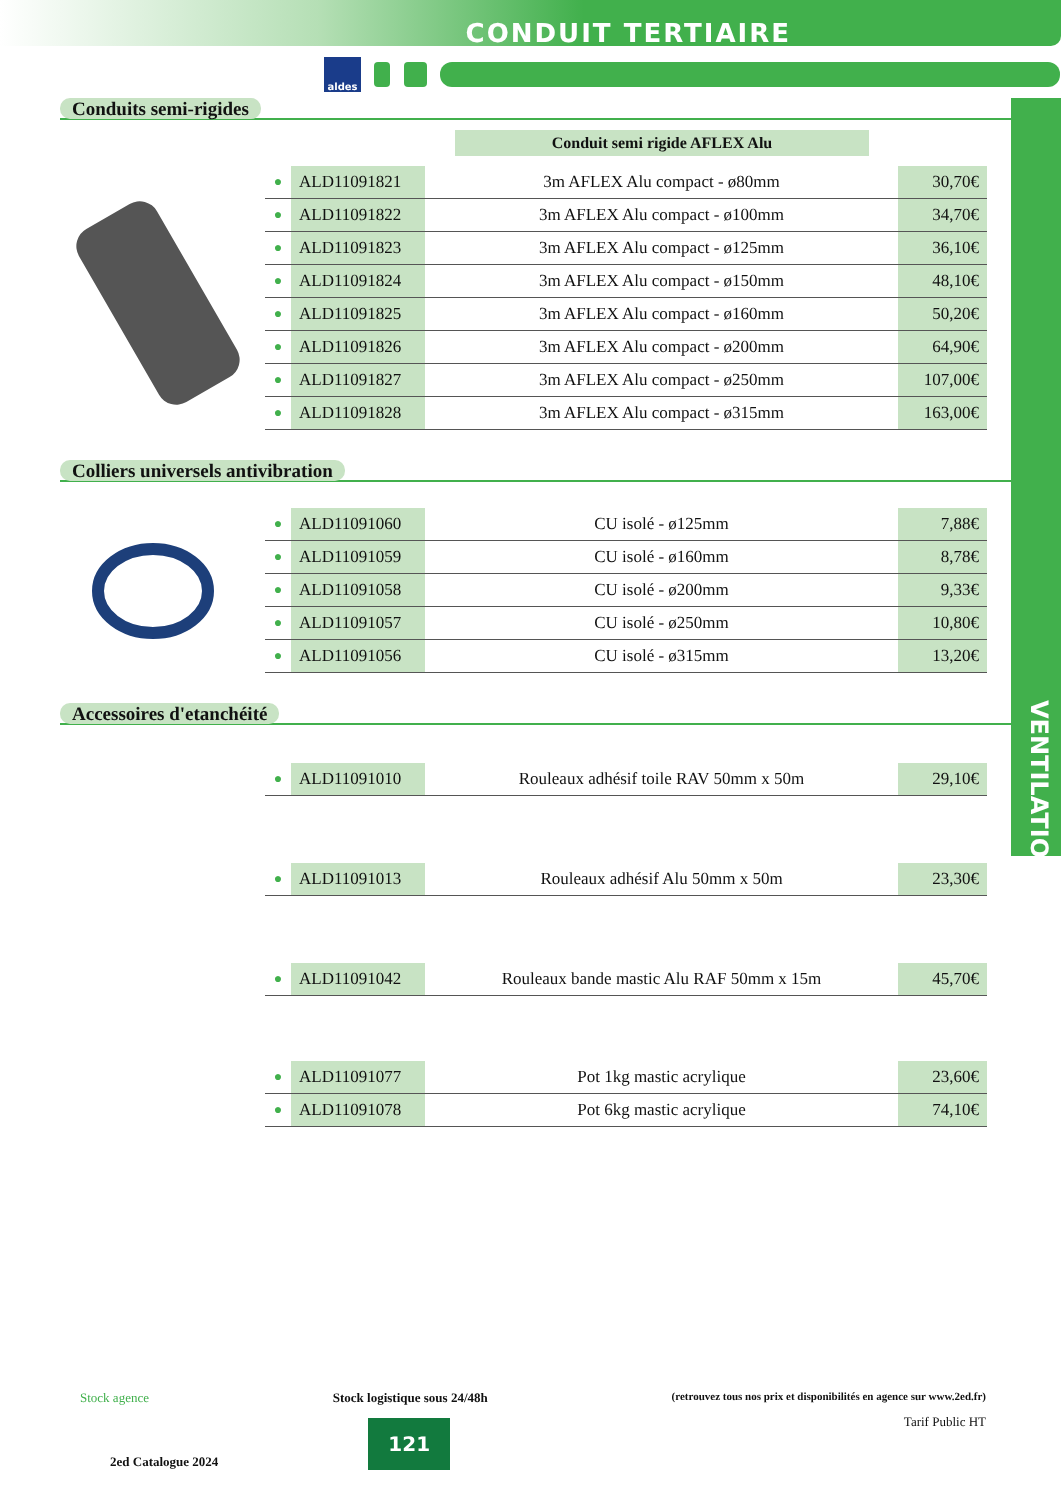CONDUIT TERTIAIRE
aldes
VENTILATION
Conduits semi-rigides
Conduit semi rigide AFLEX Alu
| ● | ALD11091821 | 3m AFLEX Alu compact - ø80mm | 30,70€ |
| ● | ALD11091822 | 3m AFLEX Alu compact - ø100mm | 34,70€ |
| ● | ALD11091823 | 3m AFLEX Alu compact - ø125mm | 36,10€ |
| ● | ALD11091824 | 3m AFLEX Alu compact - ø150mm | 48,10€ |
| ● | ALD11091825 | 3m AFLEX Alu compact - ø160mm | 50,20€ |
| ● | ALD11091826 | 3m AFLEX Alu compact - ø200mm | 64,90€ |
| ● | ALD11091827 | 3m AFLEX Alu compact - ø250mm | 107,00€ |
| ● | ALD11091828 | 3m AFLEX Alu compact - ø315mm | 163,00€ |
Colliers universels antivibration
| ● | ALD11091060 | CU isolé - ø125mm | 7,88€ |
| ● | ALD11091059 | CU isolé - ø160mm | 8,78€ |
| ● | ALD11091058 | CU isolé - ø200mm | 9,33€ |
| ● | ALD11091057 | CU isolé - ø250mm | 10,80€ |
| ● | ALD11091056 | CU isolé - ø315mm | 13,20€ |
Accessoires d'etanchéité
| ● | ALD11091010 | Rouleaux adhésif toile RAV 50mm x 50m | 29,10€ |
| ● | ALD11091013 | Rouleaux adhésif Alu 50mm x 50m | 23,30€ |
| ● | ALD11091042 | Rouleaux bande mastic Alu RAF 50mm x 15m | 45,70€ |
| ● | ALD11091077 | Pot 1kg mastic acrylique | 23,60€ |
| ● | ALD11091078 | Pot 6kg mastic acrylique | 74,10€ |
Stock agence Stock logistique sous 24/48h (retrouvez tous nos prix et disponibilités en agence sur www.2ed.fr)
2ed Catalogue 2024 121 Tarif Public HT